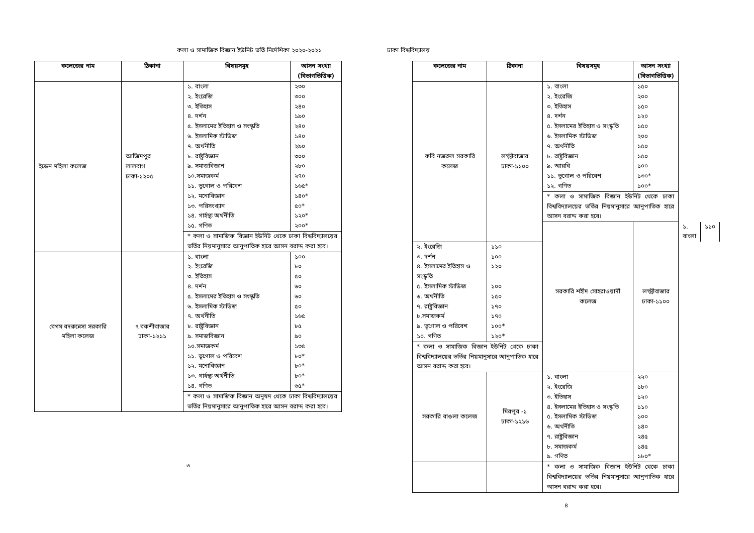কলা ও সামাজিক বিজ্ঞান ইউনিট ভর্তি নির্দেশিকা ২০২০-২০২১
| কলেজের নাম | ঠিকানা | বিষয়সমূহ | আসন সংখ্যা (বিভাগভিত্তিক) |
| --- | --- | --- | --- |
| ইডেন মহিলা কলেজ | আজিমপুর লালবাগ ঢাকা-১২০৫ | ১. বাংলা | ২৩০ |
| | | ২. ইংরেজি | ৩০০ |
| | | ৩. ইতিহাস | ২৪০ |
| | | ৪. দর্শন | ১৯০ |
| | | ৫. ইসলামের ইতিহাস ও সংস্কৃতি | ২৪০ |
| | | ৬. ইসলামিক স্টাডিজ | ১৪০ |
| | | ৭. অর্থনীতি | ২৯০ |
| | | ৮. রাষ্ট্রবিজ্ঞান | ৩০০ |
| | | ৯. সমাজবিজ্ঞান | ২৮০ |
| | | ১০.সমাজকর্ম | ২৭০ |
| | | ১১. ভূগোল ও পরিবেশ | ১৬৫* |
| | | ১২. মনোবিজ্ঞান | ১৪০* |
| | | ১৩. পরিসংখ্যান | ৫০* |
| | | ১৪. গার্হস্থ্য অর্থনীতি | ১২০* |
| | | ১৫. গণিত | ২০০* |
| | | * কলা ও সামাজিক বিজ্ঞান ইউনিট থেকে ঢাকা বিশ্ববিদ্যালয়ের ভর্তির নিয়মানুসারে আনুপাতিক হারে আসন বরাদ্দ করা হবে। | |
| বেগম বদরুন্নেসা সরকারি মহিলা কলেজ | ৭ বকশীবাজার ঢাকা-১২১১ | ১. বাংলা | ১০০ |
| | | ২. ইংরেজি | ৮০ |
| | | ৩. ইতিহাস | ৫০ |
| | | ৪. দর্শন | ৬০ |
| | | ৫. ইসলামের ইতিহাস ও সংস্কৃতি | ৬০ |
| | | ৬. ইসলামিক স্টাডিজ | ৫০ |
| | | ৭. অর্থনীতি | ১৬৫ |
| | | ৮. রাষ্ট্রবিজ্ঞান | ৮৫ |
| | | ৯. সমাজবিজ্ঞান | ৯০ |
| | | ১০.সমাজকর্ম | ১৩৫ |
| | | ১১. ভূগোল ও পরিবেশ | ৮০* |
| | | ১২. মনোবিজ্ঞান | ৮০* |
| | | ১৩. গার্হস্থ্য অর্থনীতি | ৮০* |
| | | ১৪. গণিত | ৬৫* |
| | | * কলা ও সামাজিক বিজ্ঞান অনুষদ থেকে ঢাকা বিশ্ববিদ্যালয়ের ভর্তির নিয়মানুসারে আনুপাতিক হারে আসন বরাদ্দ করা হবে। | |
৩
ঢাকা বিশ্ববিদ্যালয়
| কলেজের নাম | ঠিকানা | বিষয়সমূহ | আসন সংখ্যা (বিভাগভিত্তিক) | | |
| --- | --- | --- | --- | --- | --- |
| কবি নজরুল সরকারি কলেজ | লক্ষ্মীবাজার ঢাকা-১১০০ | ১. বাংলা | ১৫০ | | |
| | | ২. ইংরেজি | ২০০ | | |
| | | ৩. ইতিহাস | ১৫০ | | |
| | | ৪. দর্শন | ১২০ | | |
| | | ৫. ইসলামের ইতিহাস ও সংস্কৃতি | ১৫০ | | |
| | | ৬. ইসলামিক স্টাডিজ | ২০০ | | |
| | | ৭. অর্থনীতি | ১৫০ | | |
| | | ৮. রাষ্ট্রবিজ্ঞান | ১৫০ | | |
| | | ৯. আরবি | ১০০ | | |
| | | ১১. ভূগোল ও পরিবেশ | ১৩০* | | |
| | | ১২. গণিত | ১০০* | | |
| | | * কলা ও সামাজিক বিজ্ঞান ইউনিট থেকে ঢাকা বিশ্ববিদ্যালয়ের ভর্তির নিয়মানুসারে আনুপাতিক হারে আসন বরাদ্দ করা হবে। | | | |
| | | সরকারি শহীদ সোহরাওয়ার্দী কলেজ | লক্ষ্মীবাজার ঢাকা-১১০০ | ১. বাংলা | ১১০ |
| ২. ইংরেজি | ১১০ | | | | |
| ৩. দর্শন | ১০০ | | | | |
| ৪. ইসলামের ইতিহাস ও সংস্কৃতি | ১২০ | | | | |
| ৫. ইসলামিক স্টাডিজ | ১০০ | | | | |
| ৬. অর্থনীতি | ১৫০ | | | | |
| ৭. রাষ্ট্রবিজ্ঞান | ১৭০ | | | | |
| ৮.সমাজকর্ম | ১৭০ | | | | |
| ৯. ভূগোল ও পরিবেশ | ১০০* | | | | |
| ১০. গণিত | ১২০* | | | | |
| * কলা ও সামাজিক বিজ্ঞান ইউনিট থেকে ঢাকা বিশ্ববিদ্যালয়ের ভর্তির নিয়মানুসারে আনুপাতিক হারে আসন বরাদ্দ করা হবে। | | | | | |
| সরকারি বাঙলা কলেজ | মিরপুর -১ ঢাকা-১২১৬ | ১. বাংলা | ২২০ | | |
| | | ২. ইংরেজি | ১৮০ | | |
| | | ৩. ইতিহাস | ১২০ | | |
| | | ৪. ইসলামের ইতিহাস ও সংস্কৃতি | ১১০ | | |
| | | ৫. ইসলামিক স্টাডিজ | ১০০ | | |
| | | ৬. অর্থনীতি | ১৪০ | | |
| | | ৭. রাষ্ট্রবিজ্ঞান | ২৪৫ | | |
| | | ৮. সমাজকর্ম | ১৪৫ | | |
| | | ৯. গণিত | ১৮০* | | |
| | | * কলা ও সামাজিক বিজ্ঞান ইউনিট থেকে ঢাকা বিশ্ববিদ্যালয়ের ভর্তির নিয়মানুসারে আনুপাতিক হারে আসন বরাদ্দ করা হবে। | | | |
৪